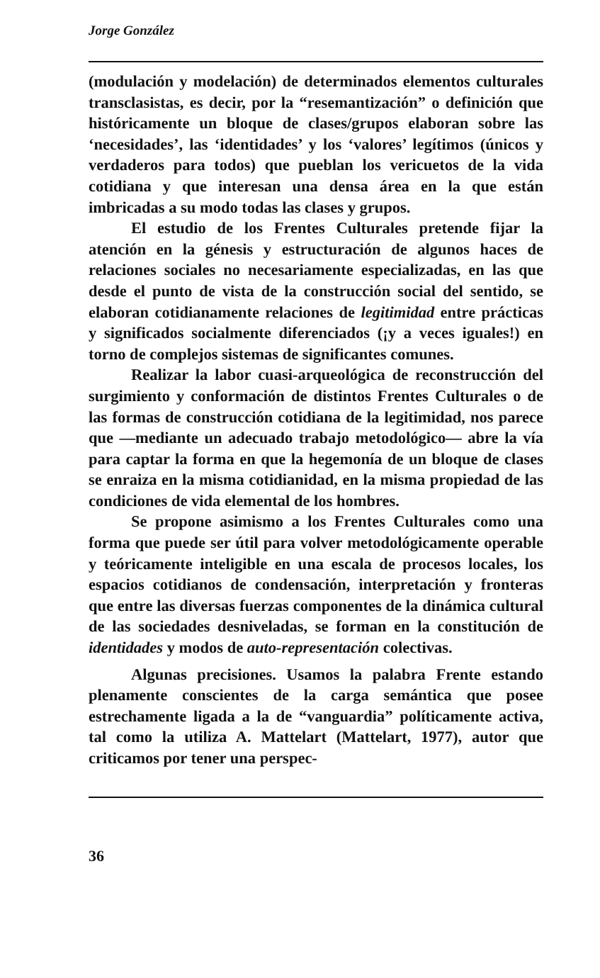Jorge González
(modulación y modelación) de determinados elementos culturales transclasistas, es decir, por la “resemantización” o definición que históricamente un bloque de clases/grupos elaboran sobre las ‘necesidades’, las ‘identidades’ y los ‘valores’ legítimos (únicos y verdaderos para todos) que pueblan los vericuetos de la vida cotidiana y que interesan una densa área en la que están imbricadas a su modo todas las clases y grupos.
El estudio de los Frentes Culturales pretende fijar la atención en la génesis y estructuración de algunos haces de relaciones sociales no necesariamente especializadas, en las que desde el punto de vista de la construcción social del sentido, se elaboran cotidianamente relaciones de legitimidad entre prácticas y significados socialmente diferenciados (¡y a veces iguales!) en torno de complejos sistemas de significantes comunes.
Realizar la labor cuasi-arqueológica de reconstrucción del surgimiento y conformación de distintos Frentes Culturales o de las formas de construcción cotidiana de la legitimidad, nos parece que —mediante un adecuado trabajo metodológico— abre la vía para captar la forma en que la hegemonía de un bloque de clases se enraiza en la misma cotidianidad, en la misma propiedad de las condiciones de vida elemental de los hombres.
Se propone asimismo a los Frentes Culturales como una forma que puede ser útil para volver metodológicamente operable y teóricamente inteligible en una escala de procesos locales, los espacios cotidianos de condensación, interpretación y fronteras que entre las diversas fuerzas componentes de la dinámica cultural de las sociedades desniveladas, se forman en la constitución de identidades y modos de auto-representación colectivas.
Algunas precisiones. Usamos la palabra Frente estando plenamente conscientes de la carga semántica que posee estrechamente ligada a la de “vanguardia” políticamente activa, tal como la utiliza A. Mattelart (Mattelart, 1977), autor que criticamos por tener una perspec-
36